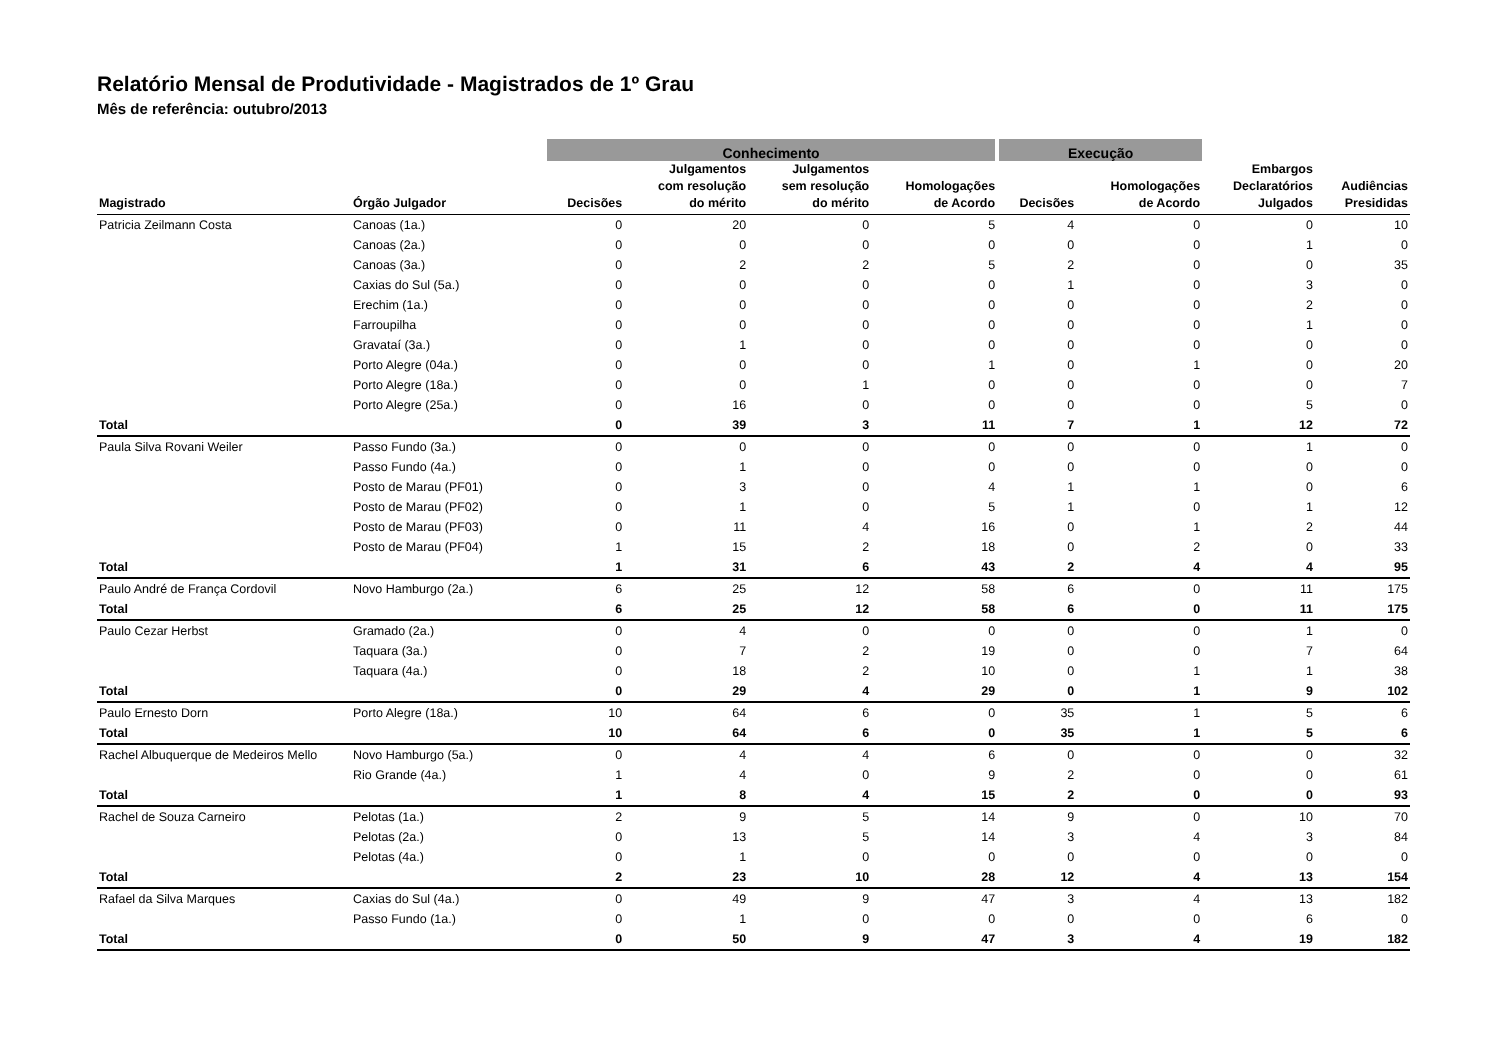Relatório Mensal de Produtividade - Magistrados de 1º Grau
Mês de referência: outubro/2013
| | | Conhecimento | | | | Execução | | | |
| Magistrado | Órgão Julgador | Decisões | Julgamentos com resolução do mérito | Julgamentos sem resolução do mérito | Homologações de Acordo | Decisões | Homologações de Acordo | Embargos Declaratórios Julgados | Audiências Presididas |
| Patricia Zeilmann Costa | Canoas (1a.) | 0 | 20 | 0 | 5 | 4 | 0 | 0 | 10 |
| | Canoas (2a.) | 0 | 0 | 0 | 0 | 0 | 0 | 1 | 0 |
| | Canoas (3a.) | 0 | 2 | 2 | 5 | 2 | 0 | 0 | 35 |
| | Caxias do Sul (5a.) | 0 | 0 | 0 | 0 | 1 | 0 | 3 | 0 |
| | Erechim (1a.) | 0 | 0 | 0 | 0 | 0 | 0 | 2 | 0 |
| | Farroupilha | 0 | 0 | 0 | 0 | 0 | 0 | 1 | 0 |
| | Gravataí (3a.) | 0 | 1 | 0 | 0 | 0 | 0 | 0 | 0 |
| | Porto Alegre (04a.) | 0 | 0 | 0 | 1 | 0 | 1 | 0 | 20 |
| | Porto Alegre (18a.) | 0 | 0 | 1 | 0 | 0 | 0 | 0 | 7 |
| | Porto Alegre (25a.) | 0 | 16 | 0 | 0 | 0 | 0 | 5 | 0 |
| Total | | 0 | 39 | 3 | 11 | 7 | 1 | 12 | 72 |
| Paula Silva Rovani Weiler | Passo Fundo (3a.) | 0 | 0 | 0 | 0 | 0 | 0 | 1 | 0 |
| | Passo Fundo (4a.) | 0 | 1 | 0 | 0 | 0 | 0 | 0 | 0 |
| | Posto de Marau (PF01) | 0 | 3 | 0 | 4 | 1 | 1 | 0 | 6 |
| | Posto de Marau (PF02) | 0 | 1 | 0 | 5 | 1 | 0 | 1 | 12 |
| | Posto de Marau (PF03) | 0 | 11 | 4 | 16 | 0 | 1 | 2 | 44 |
| | Posto de Marau (PF04) | 1 | 15 | 2 | 18 | 0 | 2 | 0 | 33 |
| Total | | 1 | 31 | 6 | 43 | 2 | 4 | 4 | 95 |
| Paulo André de França Cordovil | Novo Hamburgo (2a.) | 6 | 25 | 12 | 58 | 6 | 0 | 11 | 175 |
| Total | | 6 | 25 | 12 | 58 | 6 | 0 | 11 | 175 |
| Paulo Cezar Herbst | Gramado (2a.) | 0 | 4 | 0 | 0 | 0 | 0 | 1 | 0 |
| | Taquara (3a.) | 0 | 7 | 2 | 19 | 0 | 0 | 7 | 64 |
| | Taquara (4a.) | 0 | 18 | 2 | 10 | 0 | 1 | 1 | 38 |
| Total | | 0 | 29 | 4 | 29 | 0 | 1 | 9 | 102 |
| Paulo Ernesto Dorn | Porto Alegre (18a.) | 10 | 64 | 6 | 0 | 35 | 1 | 5 | 6 |
| Total | | 10 | 64 | 6 | 0 | 35 | 1 | 5 | 6 |
| Rachel Albuquerque de Medeiros Mello | Novo Hamburgo (5a.) | 0 | 4 | 4 | 6 | 0 | 0 | 0 | 32 |
| | Rio Grande (4a.) | 1 | 4 | 0 | 9 | 2 | 0 | 0 | 61 |
| Total | | 1 | 8 | 4 | 15 | 2 | 0 | 0 | 93 |
| Rachel de Souza Carneiro | Pelotas (1a.) | 2 | 9 | 5 | 14 | 9 | 0 | 10 | 70 |
| | Pelotas (2a.) | 0 | 13 | 5 | 14 | 3 | 4 | 3 | 84 |
| | Pelotas (4a.) | 0 | 1 | 0 | 0 | 0 | 0 | 0 | 0 |
| Total | | 2 | 23 | 10 | 28 | 12 | 4 | 13 | 154 |
| Rafael da Silva Marques | Caxias do Sul (4a.) | 0 | 49 | 9 | 47 | 3 | 4 | 13 | 182 |
| | Passo Fundo (1a.) | 0 | 1 | 0 | 0 | 0 | 0 | 6 | 0 |
| Total | | 0 | 50 | 9 | 47 | 3 | 4 | 19 | 182 |